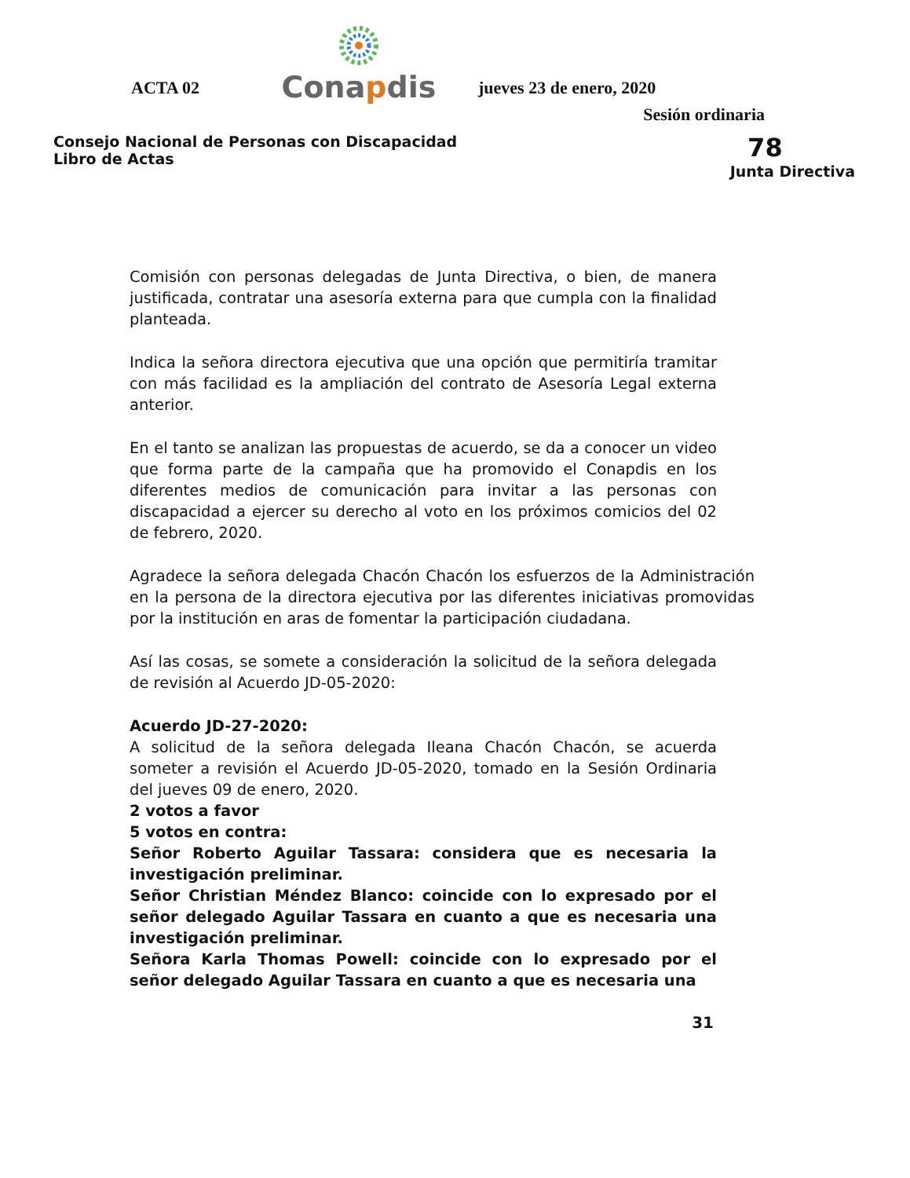ACTA 02
Conapdis
jueves 23 de enero, 2020
Sesión ordinaria
Consejo Nacional de Personas con Discapacidad
Libro de Actas
78
Junta Directiva
Comisión con personas delegadas de Junta Directiva, o bien, de manera justificada, contratar una asesoría externa para que cumpla con la finalidad planteada.
Indica la señora directora ejecutiva que una opción que permitiría tramitar con más facilidad es la ampliación del contrato de Asesoría Legal externa anterior.
En el tanto se analizan las propuestas de acuerdo, se da a conocer un video que forma parte de la campaña que ha promovido el Conapdis en los diferentes medios de comunicación para invitar a las personas con discapacidad a ejercer su derecho al voto en los próximos comicios del 02 de febrero, 2020.
Agradece la señora delegada Chacón Chacón los esfuerzos de la Administración en la persona de la directora ejecutiva por las diferentes iniciativas promovidas por la institución en aras de fomentar la participación ciudadana.
Así las cosas, se somete a consideración la solicitud de la señora delegada de revisión al Acuerdo JD-05-2020:
Acuerdo JD-27-2020:
A solicitud de la señora delegada Ileana Chacón Chacón, se acuerda someter a revisión el Acuerdo JD-05-2020, tomado en la Sesión Ordinaria del jueves 09 de enero, 2020.
2 votos a favor
5 votos en contra:
Señor Roberto Aguilar Tassara: considera que es necesaria la investigación preliminar.
Señor Christian Méndez Blanco: coincide con lo expresado por el señor delegado Aguilar Tassara en cuanto a que es necesaria una investigación preliminar.
Señora Karla Thomas Powell: coincide con lo expresado por el señor delegado Aguilar Tassara en cuanto a que es necesaria una
31